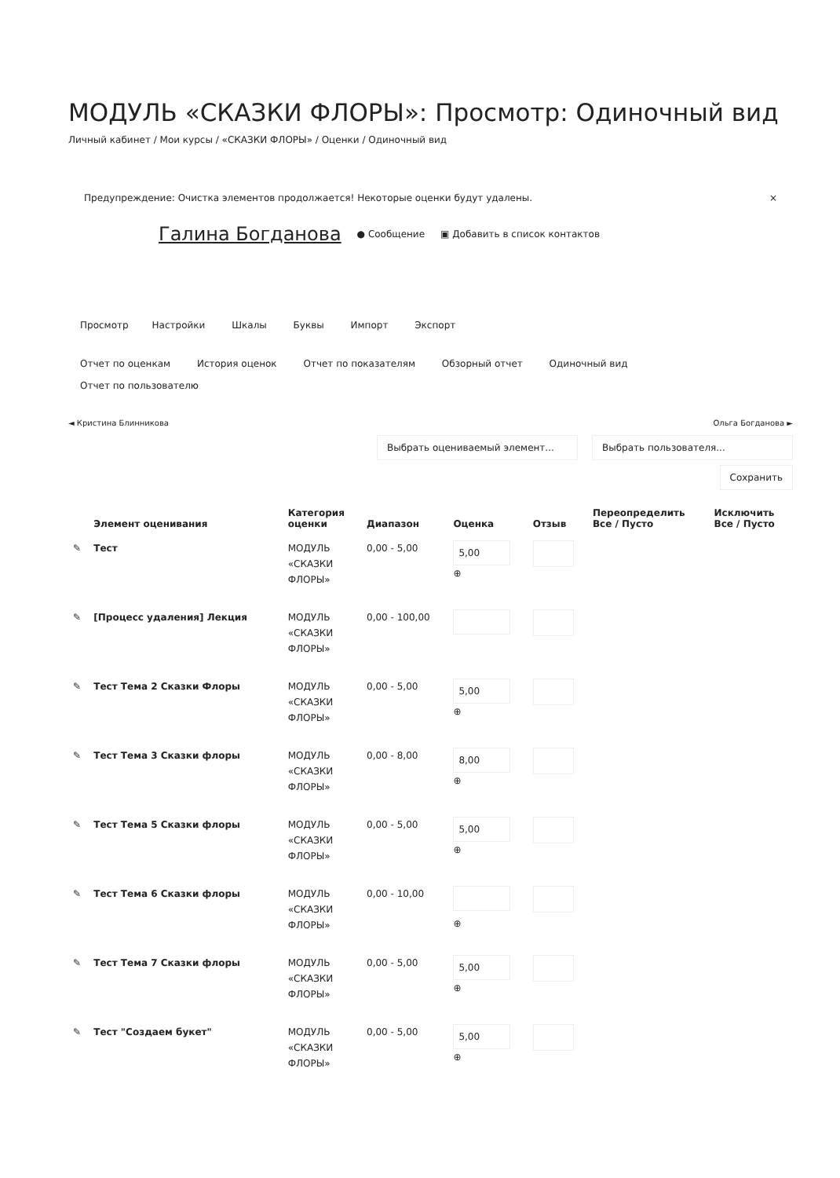МОДУЛЬ «СКАЗКИ ФЛОРЫ»: Просмотр: Одиночный вид
Личный кабинет / Мои курсы / «СКАЗКИ ФЛОРЫ» / Оценки / Одиночный вид
Предупреждение: Очистка элементов продолжается! Некоторые оценки будут удалены. ×
Галина Богданова ● Сообщение ▣ Добавить в список контактов
Просмотр Настройки Шкалы Буквы Импорт Экспорт
Отчет по оценкам История оценок Отчет по показателям Обзорный отчет Одиночный вид
Отчет по пользователю
◄ Кристина Блинникова Ольга Богданова ►
Выбрать оцениваемый элемент... Выбрать пользователя...
Сохранить
| | Элемент оценивания | Категория оценки | Диапазон | Оценка | Отзыв | Переопределить Все / Пусто | Исключить Все / Пусто |
| --- | --- | --- | --- | --- | --- | --- | --- |
| ✎ | Тест | МОДУЛЬ «СКАЗКИ ФЛОРЫ» | 0,00 - 5,00 | 5,00 ⊕ | | | |
| ✎ | [Процесс удаления] Лекция | МОДУЛЬ «СКАЗКИ ФЛОРЫ» | 0,00 - 100,00 | | | | |
| ✎ | Тест Тема 2 Сказки Флоры | МОДУЛЬ «СКАЗКИ ФЛОРЫ» | 0,00 - 5,00 | 5,00 ⊕ | | | |
| ✎ | Тест Тема 3 Сказки флоры | МОДУЛЬ «СКАЗКИ ФЛОРЫ» | 0,00 - 8,00 | 8,00 ⊕ | | | |
| ✎ | Тест Тема 5 Сказки флоры | МОДУЛЬ «СКАЗКИ ФЛОРЫ» | 0,00 - 5,00 | 5,00 ⊕ | | | |
| ✎ | Тест Тема 6 Сказки флоры | МОДУЛЬ «СКАЗКИ ФЛОРЫ» | 0,00 - 10,00 | ⊕ | | | |
| ✎ | Тест Тема 7 Сказки флоры | МОДУЛЬ «СКАЗКИ ФЛОРЫ» | 0,00 - 5,00 | 5,00 ⊕ | | | |
| ✎ | Тест "Создаем букет" | МОДУЛЬ «СКАЗКИ ФЛОРЫ» | 0,00 - 5,00 | 5,00 ⊕ | | | |